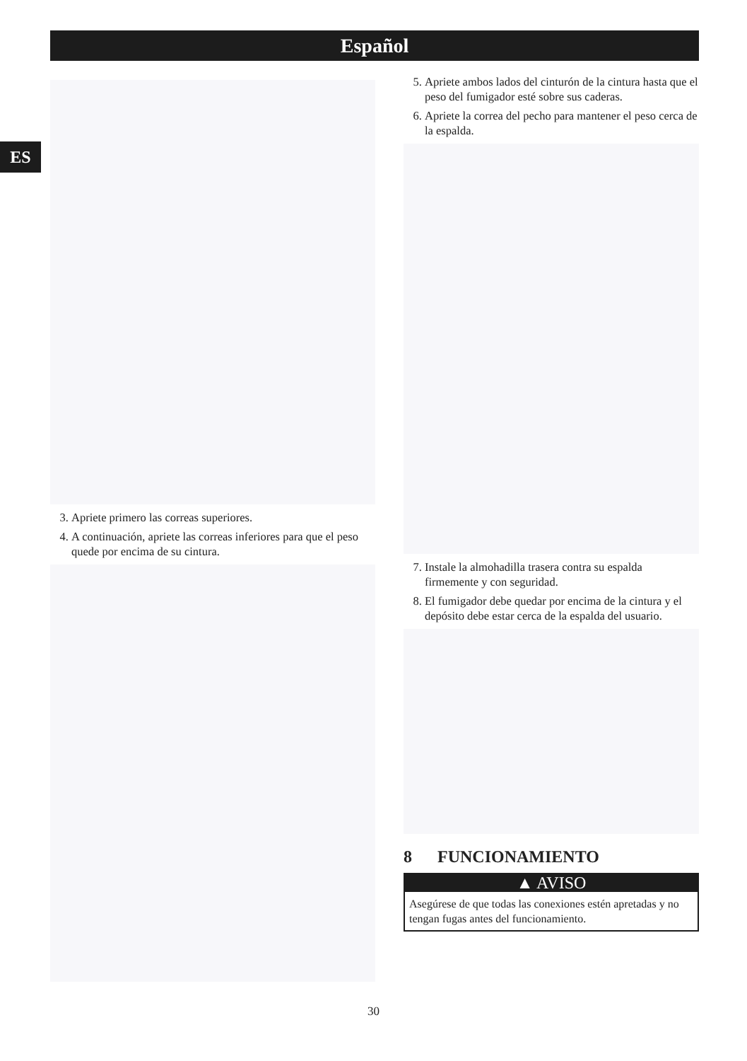Español
ES
3. Apriete primero las correas superiores.
4. A continuación, apriete las correas inferiores para que el peso quede por encima de su cintura.
5. Apriete ambos lados del cinturón de la cintura hasta que el peso del fumigador esté sobre sus caderas.
6. Apriete la correa del pecho para mantener el peso cerca de la espalda.
7. Instale la almohadilla trasera contra su espalda firmemente y con seguridad.
8. El fumigador debe quedar por encima de la cintura y el depósito debe estar cerca de la espalda del usuario.
8 FUNCIONAMIENTO
▲ AVISO
Asegúrese de que todas las conexiones estén apretadas y no tengan fugas antes del funcionamiento.
30